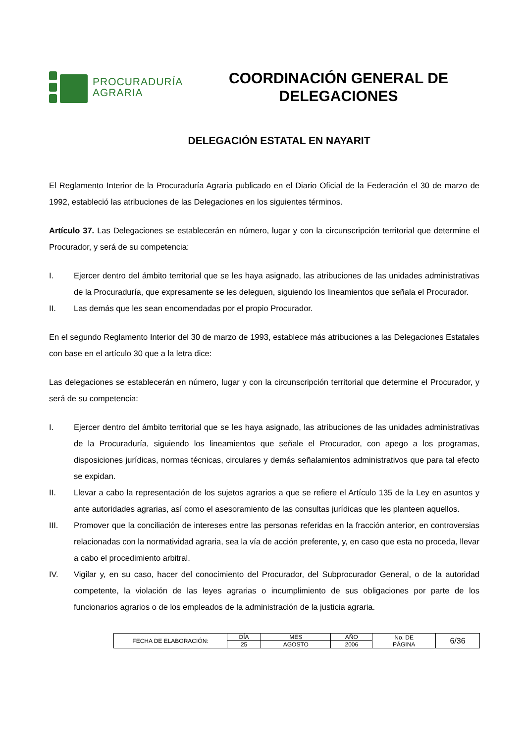PROCURADURÍA
AGRARIA
COORDINACIÓN GENERAL DE DELEGACIONES
DELEGACIÓN ESTATAL EN NAYARIT
El Reglamento Interior de la Procuraduría Agraria publicado en el Diario Oficial de la Federación el 30 de marzo de 1992, estableció las atribuciones de las Delegaciones en los siguientes términos.
Artículo 37. Las Delegaciones se establecerán en número, lugar y con la circunscripción territorial que determine el Procurador, y será de su competencia:
I. Ejercer dentro del ámbito territorial que se les haya asignado, las atribuciones de las unidades administrativas de la Procuraduría, que expresamente se les deleguen, siguiendo los lineamientos que señala el Procurador.
II. Las demás que les sean encomendadas por el propio Procurador.
En el segundo Reglamento Interior del 30 de marzo de 1993, establece más atribuciones a las Delegaciones Estatales con base en el artículo 30 que a la letra dice:
Las delegaciones se establecerán en número, lugar y con la circunscripción territorial que determine el Procurador, y será de su competencia:
I. Ejercer dentro del ámbito territorial que se les haya asignado, las atribuciones de las unidades administrativas de la Procuraduría, siguiendo los lineamientos que señale el Procurador, con apego a los programas, disposiciones jurídicas, normas técnicas, circulares y demás señalamientos administrativos que para tal efecto se expidan.
II. Llevar a cabo la representación de los sujetos agrarios a que se refiere el Artículo 135 de la Ley en asuntos y ante autoridades agrarias, así como el asesoramiento de las consultas jurídicas que les planteen aquellos.
III. Promover que la conciliación de intereses entre las personas referidas en la fracción anterior, en controversias relacionadas con la normatividad agraria, sea la vía de acción preferente, y, en caso que esta no proceda, llevar a cabo el procedimiento arbitral.
IV. Vigilar y, en su caso, hacer del conocimiento del Procurador, del Subprocurador General, o de la autoridad competente, la violación de las leyes agrarias o incumplimiento de sus obligaciones por parte de los funcionarios agrarios o de los empleados de la administración de la justicia agraria.
| FECHA DE ELABORACIÓN: | DÍA | MES | AÑO | No. DE PÁGINA | 6/36 |
| | 25 | AGOSTO | 2006 | | |